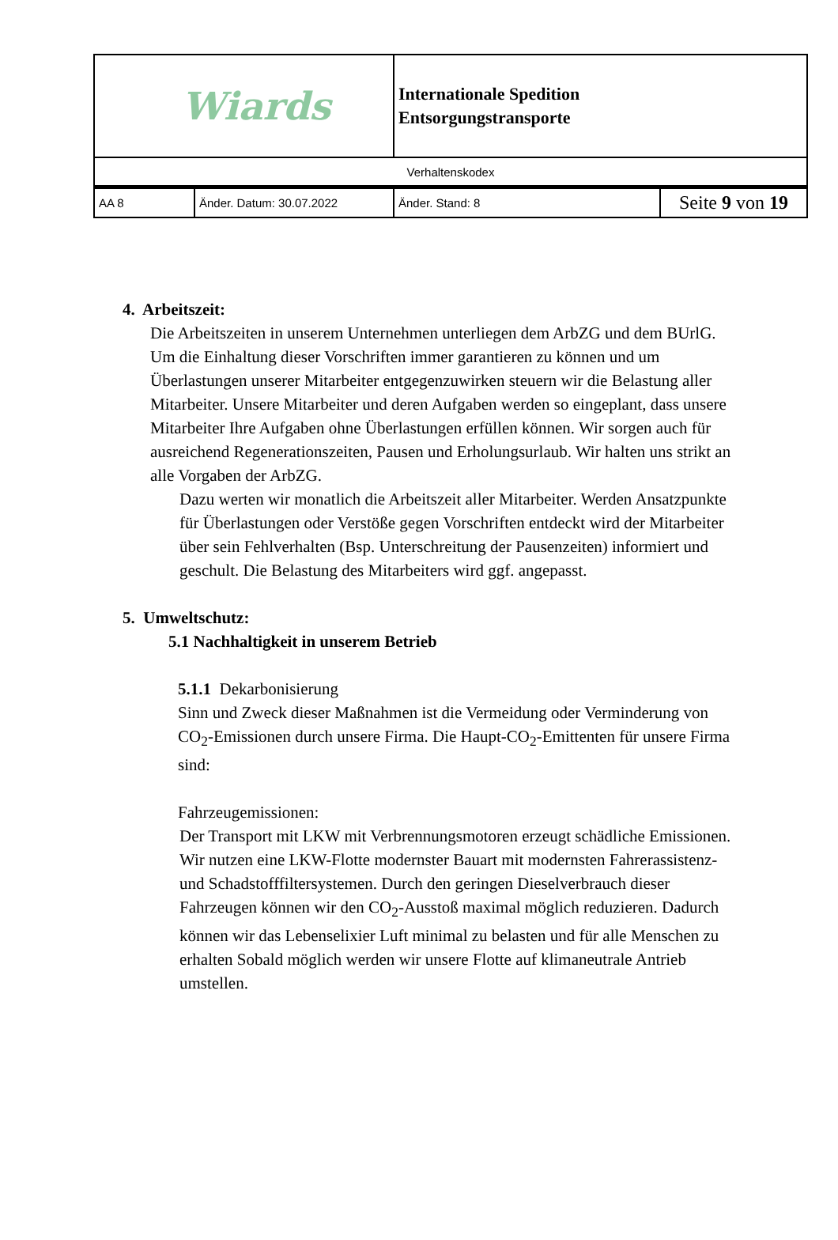| Wiards | | Internationale Spedition Entsorgungstransporte | |
| Verhaltenskodex | | | |
| AA 8 | Änder. Datum: 30.07.2022 | Änder. Stand: 8 | Seite 9 von 19 |
4. Arbeitszeit:
Die Arbeitszeiten in unserem Unternehmen unterliegen dem ArbZG und dem BUrlG. Um die Einhaltung dieser Vorschriften immer garantieren zu können und um Überlastungen unserer Mitarbeiter entgegenzuwirken steuern wir die Belastung aller Mitarbeiter. Unsere Mitarbeiter und deren Aufgaben werden so eingeplant, dass unsere Mitarbeiter Ihre Aufgaben ohne Überlastungen erfüllen können. Wir sorgen auch für ausreichend Regenerationszeiten, Pausen und Erholungsurlaub. Wir halten uns strikt an alle Vorgaben der ArbZG.
Dazu werten wir monatlich die Arbeitszeit aller Mitarbeiter. Werden Ansatzpunkte für Überlastungen oder Verstöße gegen Vorschriften entdeckt wird der Mitarbeiter über sein Fehlverhalten (Bsp. Unterschreitung der Pausenzeiten) informiert und geschult. Die Belastung des Mitarbeiters wird ggf. angepasst.
5. Umweltschutz:
5.1 Nachhaltigkeit in unserem Betrieb
5.1.1 Dekarbonisierung
Sinn und Zweck dieser Maßnahmen ist die Vermeidung oder Verminderung von CO<sub>2</sub>-Emissionen durch unsere Firma. Die Haupt-CO<sub>2</sub>-Emittenten für unsere Firma sind:
Fahrzeugemissionen:
Der Transport mit LKW mit Verbrennungsmotoren erzeugt schädliche Emissionen. Wir nutzen eine LKW-Flotte modernster Bauart mit modernsten Fahrerassistenz- und Schadstofffiltersystemen. Durch den geringen Dieselverbrauch dieser Fahrzeugen können wir den CO<sub>2</sub>-Ausstoß maximal möglich reduzieren. Dadurch können wir das Lebenselixier Luft minimal zu belasten und für alle Menschen zu erhalten Sobald möglich werden wir unsere Flotte auf klimaneutrale Antrieb umstellen.